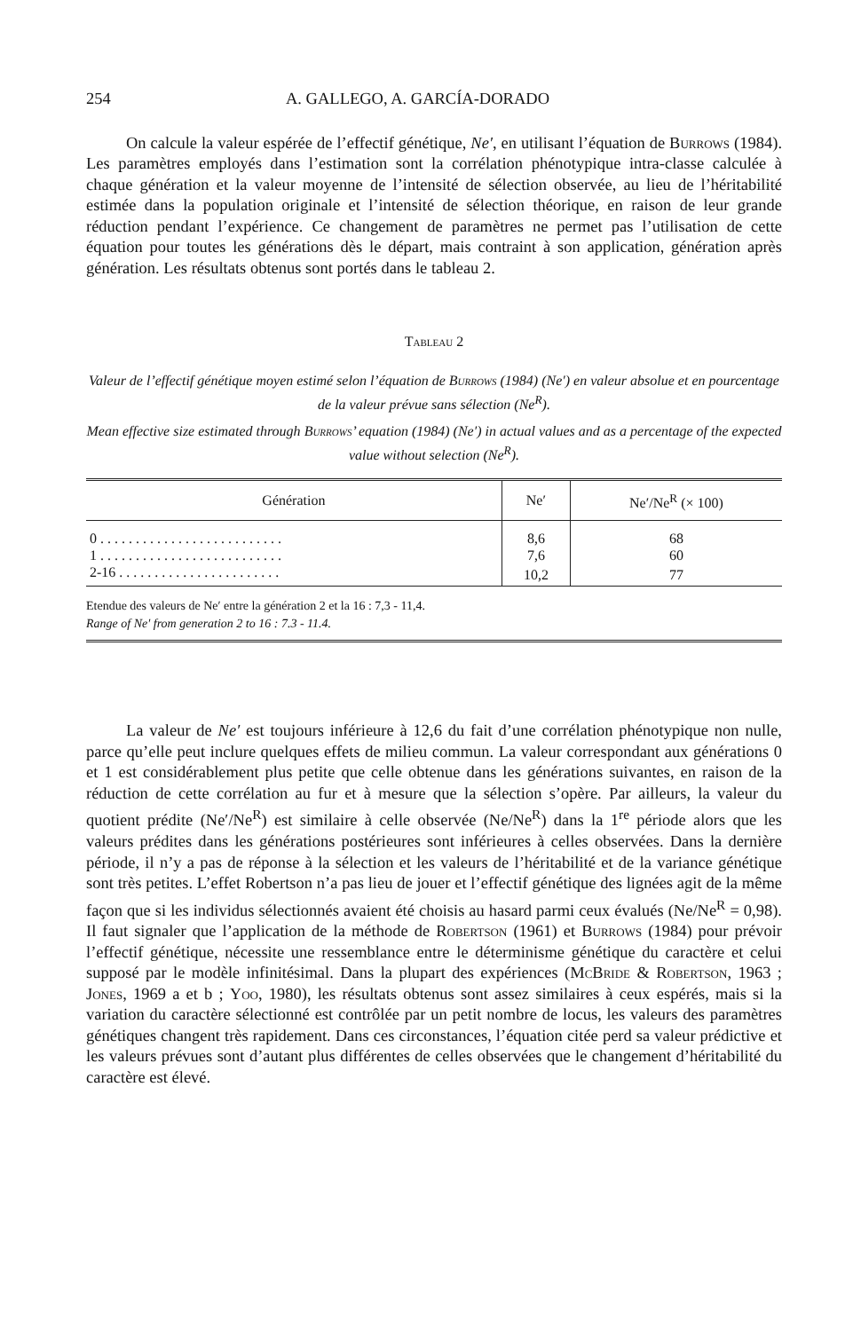254 A. GALLEGO, A. GARCÍA-DORADO
On calcule la valeur espérée de l’effectif génétique, Ne′, en utilisant l’équation de Burrows (1984). Les paramètres employés dans l’estimation sont la corrélation phénotypique intra-classe calculée à chaque génération et la valeur moyenne de l’intensité de sélection observée, au lieu de l’héritabilité estimée dans la population originale et l’intensité de sélection théorique, en raison de leur grande réduction pendant l’expérience. Ce changement de paramètres ne permet pas l’utilisation de cette équation pour toutes les générations dès le départ, mais contraint à son application, génération après génération. Les résultats obtenus sont portés dans le tableau 2.
Tableau 2
Valeur de l’effectif génétique moyen estimé selon l’équation de Burrows (1984) (Ne′) en valeur absolue et en pourcentage de la valeur prévue sans sélection (Ne<sup>R</sup>).
Mean effective size estimated through Burrows’ equation (1984) (Ne′) in actual values and as a percentage of the expected value without selection (Ne<sup>R</sup>).
| Génération | Ne′ | Ne′/Ne<sup>R</sup> (× 100) |
| --- | --- | --- |
| 0 . . . . . . . . . . . . . . . . . . . . . . . . . . | 8,6 | 68 |
| 1 . . . . . . . . . . . . . . . . . . . . . . . . . . | 7,6 | 60 |
| 2-16 . . . . . . . . . . . . . . . . . . . . . . . | 10,2 | 77 |
Etendue des valeurs de Ne′ entre la génération 2 et la 16 : 7,3 - 11,4.
Range of Ne′ from generation 2 to 16 : 7.3 - 11.4.
La valeur de Ne′ est toujours inférieure à 12,6 du fait d’une corrélation phénotypique non nulle, parce qu’elle peut inclure quelques effets de milieu commun. La valeur correspondant aux générations 0 et 1 est considérablement plus petite que celle obtenue dans les générations suivantes, en raison de la réduction de cette corrélation au fur et à mesure que la sélection s’opère. Par ailleurs, la valeur du quotient prédite (Ne′/Ne<sup>R</sup>) est similaire à celle observée (Ne/Ne<sup>R</sup>) dans la 1<sup>re</sup> période alors que les valeurs prédites dans les générations postérieures sont inférieures à celles observées. Dans la dernière période, il n’y a pas de réponse à la sélection et les valeurs de l’héritabilité et de la variance génétique sont très petites. L’effet Robertson n’a pas lieu de jouer et l’effectif génétique des lignées agit de la même façon que si les individus sélectionnés avaient été choisis au hasard parmi ceux évalués (Ne/Ne<sup>R</sup> = 0,98). Il faut signaler que l’application de la méthode de Robertson (1961) et Burrows (1984) pour prévoir l’effectif génétique, nécessite une ressemblance entre le déterminisme génétique du caractère et celui supposé par le modèle infinitésimal. Dans la plupart des expériences (McBride & Robertson, 1963 ; Jones, 1969 a et b ; Yoo, 1980), les résultats obtenus sont assez similaires à ceux espérés, mais si la variation du caractère sélectionné est contrôlée par un petit nombre de locus, les valeurs des paramètres génétiques changent très rapidement. Dans ces circonstances, l’équation citée perd sa valeur prédictive et les valeurs prévues sont d’autant plus différentes de celles observées que le changement d’héritabilité du caractère est élevé.